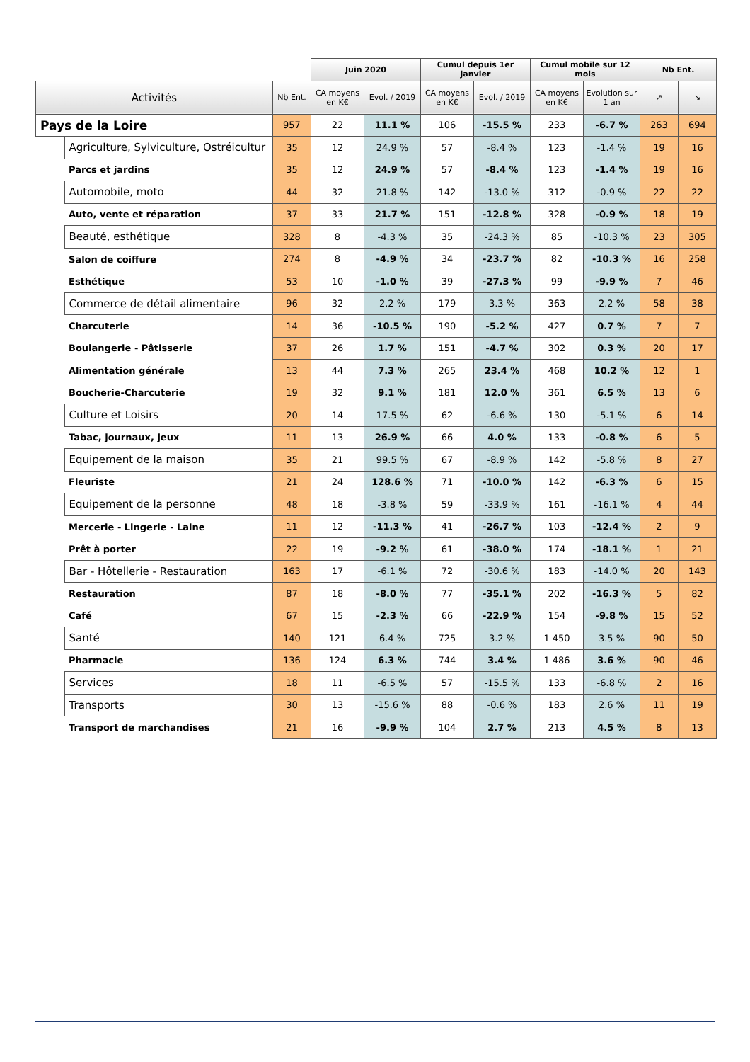| | | | Juin 2020 | | Cumul depuis 1er janvier | | Cumul mobile sur 12 mois | | Nb Ent. | |
| Activités | | Nb Ent. | CA moyens en K€ | Evol. / 2019 | CA moyens en K€ | Evol. / 2019 | CA moyens en K€ | Evolution sur 1 an | ↗ | ↘ |
| Pays de la Loire | | 957 | 22 | 11.1 % | 106 | -15.5 % | 233 | -6.7 % | 263 | 694 |
| | Agriculture, Sylviculture, Ostréicultur | 35 | 12 | 24.9 % | 57 | -8.4 % | 123 | -1.4 % | 19 | 16 |
| | Parcs et jardins | 35 | 12 | 24.9 % | 57 | -8.4 % | 123 | -1.4 % | 19 | 16 |
| | Automobile, moto | 44 | 32 | 21.8 % | 142 | -13.0 % | 312 | -0.9 % | 22 | 22 |
| | Auto, vente et réparation | 37 | 33 | 21.7 % | 151 | -12.8 % | 328 | -0.9 % | 18 | 19 |
| | Beauté, esthétique | 328 | 8 | -4.3 % | 35 | -24.3 % | 85 | -10.3 % | 23 | 305 |
| | Salon de coiffure | 274 | 8 | -4.9 % | 34 | -23.7 % | 82 | -10.3 % | 16 | 258 |
| | Esthétique | 53 | 10 | -1.0 % | 39 | -27.3 % | 99 | -9.9 % | 7 | 46 |
| | Commerce de détail alimentaire | 96 | 32 | 2.2 % | 179 | 3.3 % | 363 | 2.2 % | 58 | 38 |
| | Charcuterie | 14 | 36 | -10.5 % | 190 | -5.2 % | 427 | 0.7 % | 7 | 7 |
| | Boulangerie - Pâtisserie | 37 | 26 | 1.7 % | 151 | -4.7 % | 302 | 0.3 % | 20 | 17 |
| | Alimentation générale | 13 | 44 | 7.3 % | 265 | 23.4 % | 468 | 10.2 % | 12 | 1 |
| | Boucherie-Charcuterie | 19 | 32 | 9.1 % | 181 | 12.0 % | 361 | 6.5 % | 13 | 6 |
| | Culture et Loisirs | 20 | 14 | 17.5 % | 62 | -6.6 % | 130 | -5.1 % | 6 | 14 |
| | Tabac, journaux, jeux | 11 | 13 | 26.9 % | 66 | 4.0 % | 133 | -0.8 % | 6 | 5 |
| | Equipement de la maison | 35 | 21 | 99.5 % | 67 | -8.9 % | 142 | -5.8 % | 8 | 27 |
| | Fleuriste | 21 | 24 | 128.6 % | 71 | -10.0 % | 142 | -6.3 % | 6 | 15 |
| | Equipement de la personne | 48 | 18 | -3.8 % | 59 | -33.9 % | 161 | -16.1 % | 4 | 44 |
| | Mercerie - Lingerie - Laine | 11 | 12 | -11.3 % | 41 | -26.7 % | 103 | -12.4 % | 2 | 9 |
| | Prêt à porter | 22 | 19 | -9.2 % | 61 | -38.0 % | 174 | -18.1 % | 1 | 21 |
| | Bar - Hôtellerie - Restauration | 163 | 17 | -6.1 % | 72 | -30.6 % | 183 | -14.0 % | 20 | 143 |
| | Restauration | 87 | 18 | -8.0 % | 77 | -35.1 % | 202 | -16.3 % | 5 | 82 |
| | Café | 67 | 15 | -2.3 % | 66 | -22.9 % | 154 | -9.8 % | 15 | 52 |
| | Santé | 140 | 121 | 6.4 % | 725 | 3.2 % | 1 450 | 3.5 % | 90 | 50 |
| | Pharmacie | 136 | 124 | 6.3 % | 744 | 3.4 % | 1 486 | 3.6 % | 90 | 46 |
| | Services | 18 | 11 | -6.5 % | 57 | -15.5 % | 133 | -6.8 % | 2 | 16 |
| | Transports | 30 | 13 | -15.6 % | 88 | -0.6 % | 183 | 2.6 % | 11 | 19 |
| | Transport de marchandises | 21 | 16 | -9.9 % | 104 | 2.7 % | 213 | 4.5 % | 8 | 13 |